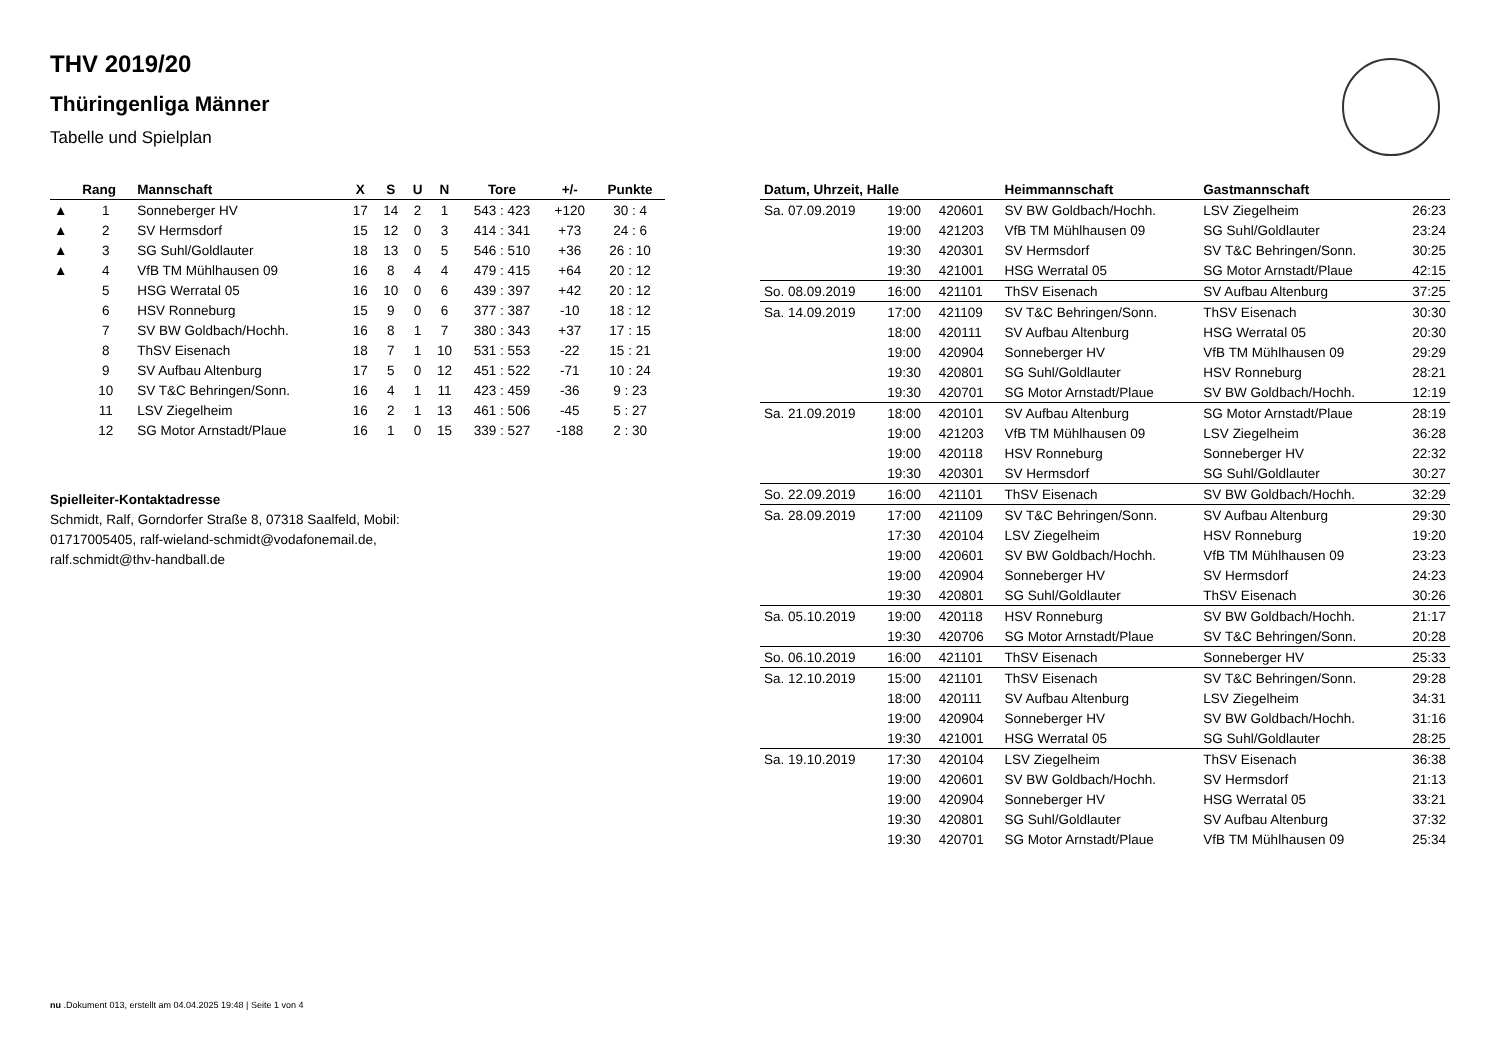THV 2019/20
Thüringenliga Männer
Tabelle und Spielplan
| | Rang | Mannschaft | X | S | U | N | Tore | +/- | Punkte |
| --- | --- | --- | --- | --- | --- | --- | --- | --- | --- |
| ▲ | 1 | Sonneberger HV | 17 | 14 | 2 | 1 | 543 : 423 | +120 | 30 : 4 |
| ▲ | 2 | SV Hermsdorf | 15 | 12 | 0 | 3 | 414 : 341 | +73 | 24 : 6 |
| ▲ | 3 | SG Suhl/Goldlauter | 18 | 13 | 0 | 5 | 546 : 510 | +36 | 26 : 10 |
| ▲ | 4 | VfB TM Mühlhausen 09 | 16 | 8 | 4 | 4 | 479 : 415 | +64 | 20 : 12 |
| | 5 | HSG Werratal 05 | 16 | 10 | 0 | 6 | 439 : 397 | +42 | 20 : 12 |
| | 6 | HSV Ronneburg | 15 | 9 | 0 | 6 | 377 : 387 | -10 | 18 : 12 |
| | 7 | SV BW Goldbach/Hochh. | 16 | 8 | 1 | 7 | 380 : 343 | +37 | 17 : 15 |
| | 8 | ThSV Eisenach | 18 | 7 | 1 | 10 | 531 : 553 | -22 | 15 : 21 |
| | 9 | SV Aufbau Altenburg | 17 | 5 | 0 | 12 | 451 : 522 | -71 | 10 : 24 |
| | 10 | SV T&C Behringen/Sonn. | 16 | 4 | 1 | 11 | 423 : 459 | -36 | 9 : 23 |
| | 11 | LSV Ziegelheim | 16 | 2 | 1 | 13 | 461 : 506 | -45 | 5 : 27 |
| | 12 | SG Motor Arnstadt/Plaue | 16 | 1 | 0 | 15 | 339 : 527 | -188 | 2 : 30 |
Spielleiter-Kontaktadresse
Schmidt, Ralf, Gorndorfer Straße 8, 07318 Saalfeld, Mobil: 01717005405, ralf-wieland-schmidt@vodafonemail.de, ralf.schmidt@thv-handball.de
| Datum, Uhrzeit, Halle | | | Heimmannschaft | Gastmannschaft | |
| --- | --- | --- | --- | --- | --- |
| Sa. 07.09.2019 | 19:00 | 420601 | SV BW Goldbach/Hochh. | LSV Ziegelheim | 26:23 |
| | 19:00 | 421203 | VfB TM Mühlhausen 09 | SG Suhl/Goldlauter | 23:24 |
| | 19:30 | 420301 | SV Hermsdorf | SV T&C Behringen/Sonn. | 30:25 |
| | 19:30 | 421001 | HSG Werratal 05 | SG Motor Arnstadt/Plaue | 42:15 |
| So. 08.09.2019 | 16:00 | 421101 | ThSV Eisenach | SV Aufbau Altenburg | 37:25 |
| Sa. 14.09.2019 | 17:00 | 421109 | SV T&C Behringen/Sonn. | ThSV Eisenach | 30:30 |
| | 18:00 | 420111 | SV Aufbau Altenburg | HSG Werratal 05 | 20:30 |
| | 19:00 | 420904 | Sonneberger HV | VfB TM Mühlhausen 09 | 29:29 |
| | 19:30 | 420801 | SG Suhl/Goldlauter | HSV Ronneburg | 28:21 |
| | 19:30 | 420701 | SG Motor Arnstadt/Plaue | SV BW Goldbach/Hochh. | 12:19 |
| Sa. 21.09.2019 | 18:00 | 420101 | SV Aufbau Altenburg | SG Motor Arnstadt/Plaue | 28:19 |
| | 19:00 | 421203 | VfB TM Mühlhausen 09 | LSV Ziegelheim | 36:28 |
| | 19:00 | 420118 | HSV Ronneburg | Sonneberger HV | 22:32 |
| | 19:30 | 420301 | SV Hermsdorf | SG Suhl/Goldlauter | 30:27 |
| So. 22.09.2019 | 16:00 | 421101 | ThSV Eisenach | SV BW Goldbach/Hochh. | 32:29 |
| Sa. 28.09.2019 | 17:00 | 421109 | SV T&C Behringen/Sonn. | SV Aufbau Altenburg | 29:30 |
| | 17:30 | 420104 | LSV Ziegelheim | HSV Ronneburg | 19:20 |
| | 19:00 | 420601 | SV BW Goldbach/Hochh. | VfB TM Mühlhausen 09 | 23:23 |
| | 19:00 | 420904 | Sonneberger HV | SV Hermsdorf | 24:23 |
| | 19:30 | 420801 | SG Suhl/Goldlauter | ThSV Eisenach | 30:26 |
| Sa. 05.10.2019 | 19:00 | 420118 | HSV Ronneburg | SV BW Goldbach/Hochh. | 21:17 |
| | 19:30 | 420706 | SG Motor Arnstadt/Plaue | SV T&C Behringen/Sonn. | 20:28 |
| So. 06.10.2019 | 16:00 | 421101 | ThSV Eisenach | Sonneberger HV | 25:33 |
| Sa. 12.10.2019 | 15:00 | 421101 | ThSV Eisenach | SV T&C Behringen/Sonn. | 29:28 |
| | 18:00 | 420111 | SV Aufbau Altenburg | LSV Ziegelheim | 34:31 |
| | 19:00 | 420904 | Sonneberger HV | SV BW Goldbach/Hochh. | 31:16 |
| | 19:30 | 421001 | HSG Werratal 05 | SG Suhl/Goldlauter | 28:25 |
| Sa. 19.10.2019 | 17:30 | 420104 | LSV Ziegelheim | ThSV Eisenach | 36:38 |
| | 19:00 | 420601 | SV BW Goldbach/Hochh. | SV Hermsdorf | 21:13 |
| | 19:00 | 420904 | Sonneberger HV | HSG Werratal 05 | 33:21 |
| | 19:30 | 420801 | SG Suhl/Goldlauter | SV Aufbau Altenburg | 37:32 |
| | 19:30 | 420701 | SG Motor Arnstadt/Plaue | VfB TM Mühlhausen 09 | 25:34 |
nu .Dokument 013, erstellt am 04.04.2025 19:48 | Seite 1 von 4